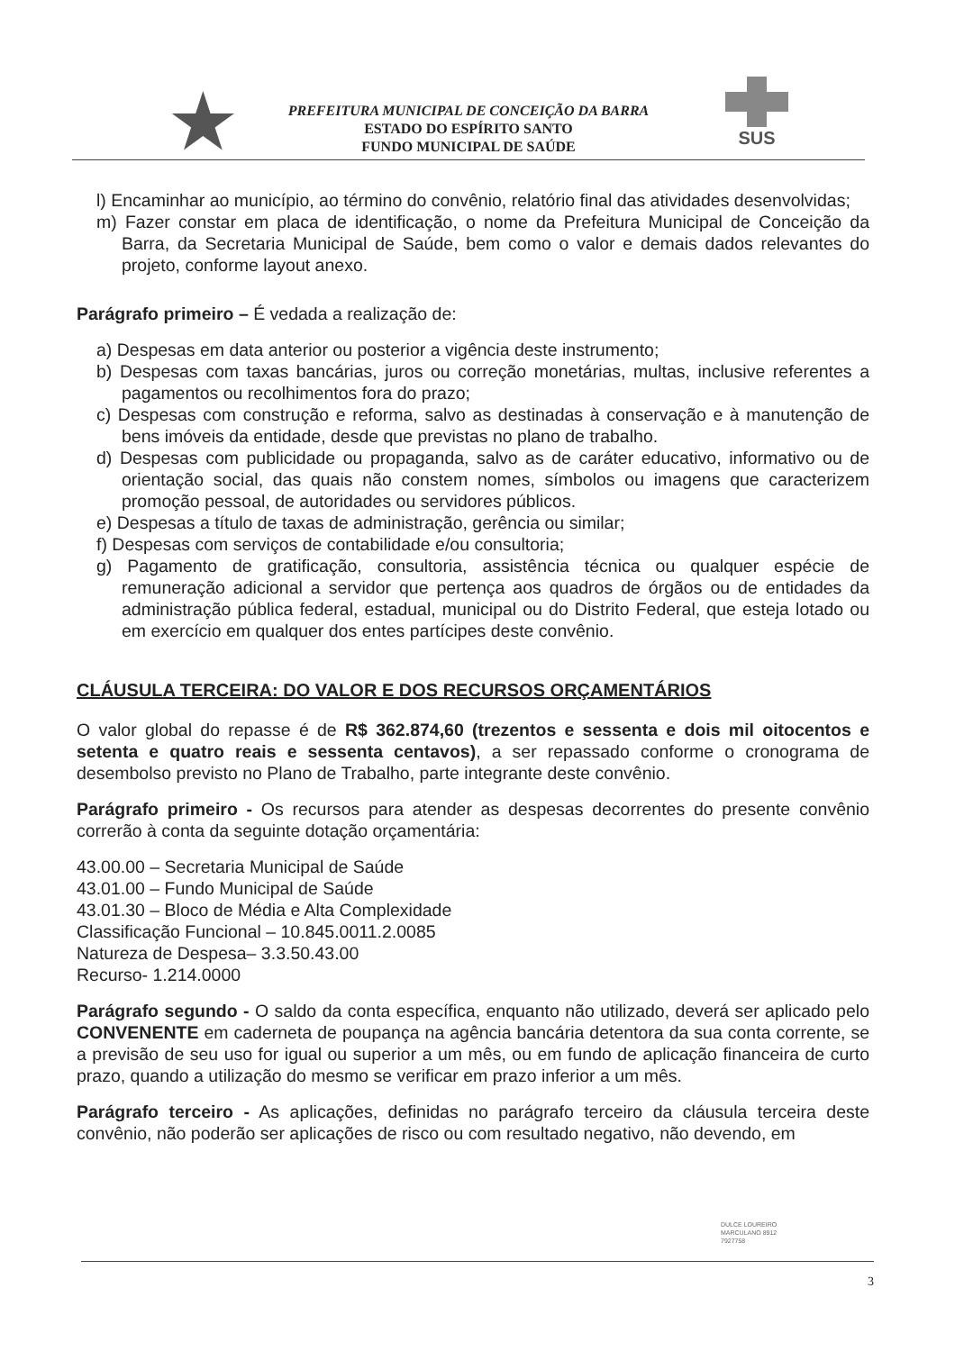★
PREFEITURA MUNICIPAL DE CONCEIÇÃO DA BARRA
ESTADO DO ESPÍRITO SANTO
FUNDO MUNICIPAL DE SAÚDE
SUS
l) Encaminhar ao município, ao término do convênio, relatório final das atividades desenvolvidas;
m) Fazer constar em placa de identificação, o nome da Prefeitura Municipal de Conceição da Barra, da Secretaria Municipal de Saúde, bem como o valor e demais dados relevantes do projeto, conforme layout anexo.
Parágrafo primeiro – É vedada a realização de:
a) Despesas em data anterior ou posterior a vigência deste instrumento;
b) Despesas com taxas bancárias, juros ou correção monetárias, multas, inclusive referentes a pagamentos ou recolhimentos fora do prazo;
c) Despesas com construção e reforma, salvo as destinadas à conservação e à manutenção de bens imóveis da entidade, desde que previstas no plano de trabalho.
d) Despesas com publicidade ou propaganda, salvo as de caráter educativo, informativo ou de orientação social, das quais não constem nomes, símbolos ou imagens que caracterizem promoção pessoal, de autoridades ou servidores públicos.
e) Despesas a título de taxas de administração, gerência ou similar;
f) Despesas com serviços de contabilidade e/ou consultoria;
g) Pagamento de gratificação, consultoria, assistência técnica ou qualquer espécie de remuneração adicional a servidor que pertença aos quadros de órgãos ou de entidades da administração pública federal, estadual, municipal ou do Distrito Federal, que esteja lotado ou em exercício em qualquer dos entes partícipes deste convênio.
CLÁUSULA TERCEIRA: DO VALOR E DOS RECURSOS ORÇAMENTÁRIOS
O valor global do repasse é de R$ 362.874,60 (trezentos e sessenta e dois mil oitocentos e setenta e quatro reais e sessenta centavos), a ser repassado conforme o cronograma de desembolso previsto no Plano de Trabalho, parte integrante deste convênio.
Parágrafo primeiro - Os recursos para atender as despesas decorrentes do presente convênio correrão à conta da seguinte dotação orçamentária:
43.00.00 – Secretaria Municipal de Saúde
43.01.00 – Fundo Municipal de Saúde
43.01.30 – Bloco de Média e Alta Complexidade
Classificação Funcional – 10.845.0011.2.0085
Natureza de Despesa– 3.3.50.43.00
Recurso- 1.214.0000
Parágrafo segundo - O saldo da conta específica, enquanto não utilizado, deverá ser aplicado pelo CONVENENTE em caderneta de poupança na agência bancária detentora da sua conta corrente, se a previsão de seu uso for igual ou superior a um mês, ou em fundo de aplicação financeira de curto prazo, quando a utilização do mesmo se verificar em prazo inferior a um mês.
Parágrafo terceiro - As aplicações, definidas no parágrafo terceiro da cláusula terceira deste convênio, não poderão ser aplicações de risco ou com resultado negativo, não devendo, em
DULCE LOUREIRO
MARCULANO 8912
7927758
3